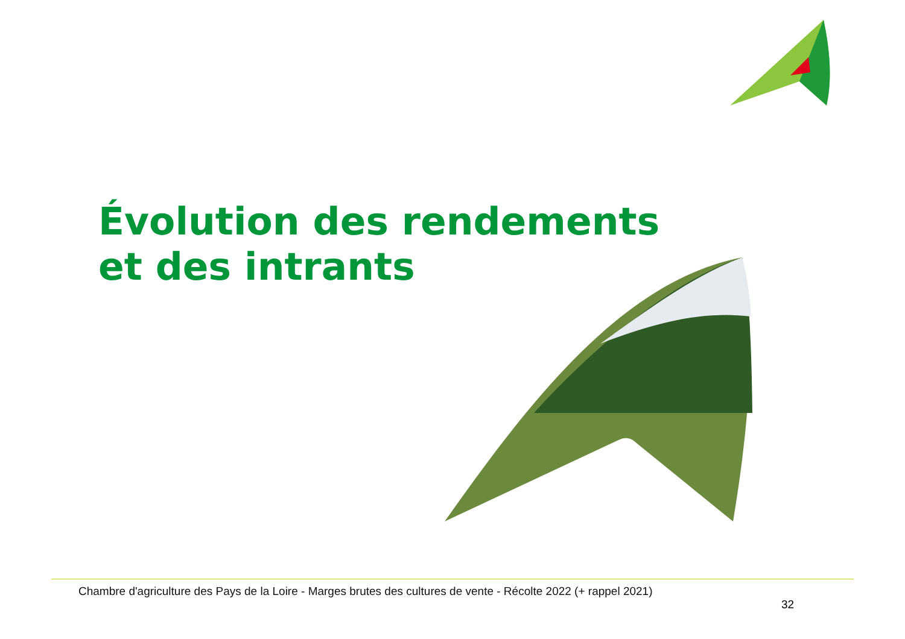Évolution des rendements
et des intrants
Chambre d'agriculture des Pays de la Loire - Marges brutes des cultures de vente - Récolte 2022 (+ rappel 2021)
32